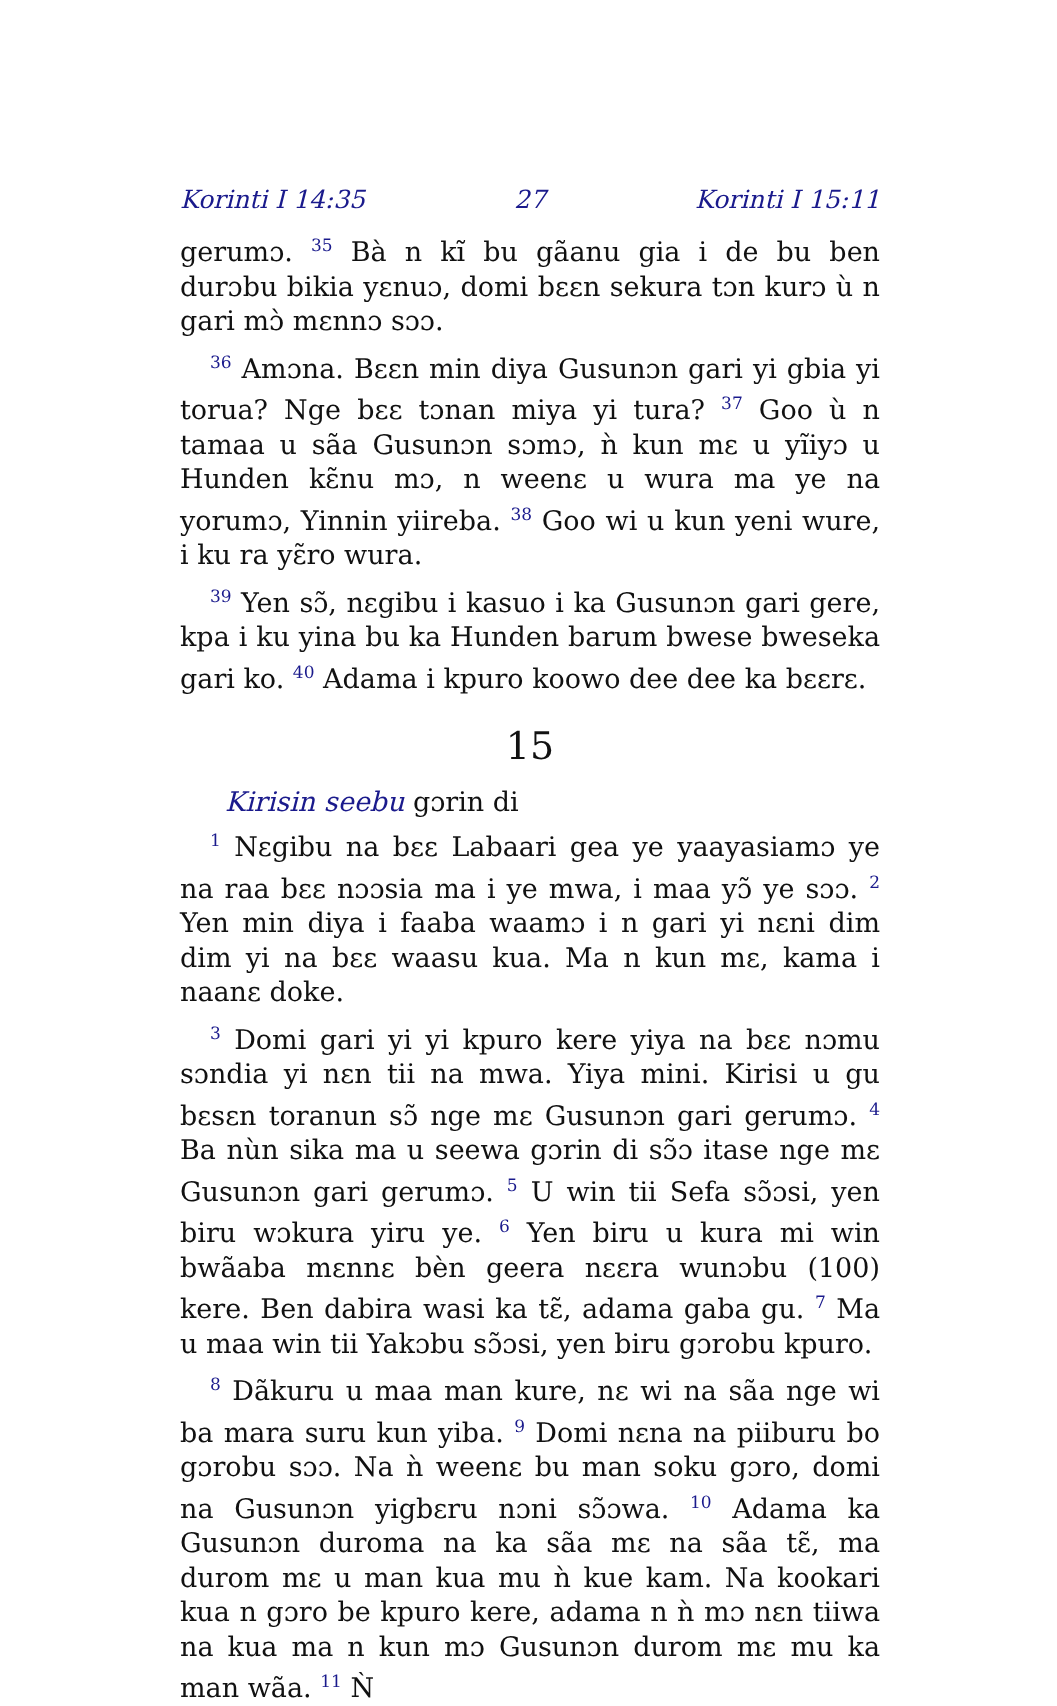Korinti I 14:35 27 Korinti I 15:11
gerumɔ. <sup>35</sup> Bà n kĩ bu gãanu gia i de bu ben durɔbu bikia yɛnuɔ, domi bɛɛn sekura tɔn kurɔ ù n gari mɔ̀ mɛnnɔ sɔɔ.
<sup>36</sup> Amɔna. Bɛɛn min diya Gusunɔn gari yi gbia yi torua? Nge bɛɛ tɔnan miya yi tura? <sup>37</sup> Goo ù n tamaa u sãa Gusunɔn sɔmɔ, ǹ kun mɛ u yĩiyɔ u Hunden kɛ̃nu mɔ, n weenɛ u wura ma ye na yorumɔ, Yinnin yiireba. <sup>38</sup> Goo wi u kun yeni wure, i ku ra yɛ̃ro wura.
<sup>39</sup> Yen sɔ̃, nɛgibu i kasuo i ka Gusunɔn gari gere, kpa i ku yina bu ka Hunden barum bwese bweseka gari ko. <sup>40</sup> Adama i kpuro koowo dee dee ka bɛɛrɛ.
15
Kirisin seebu gɔrin di
<sup>1</sup> Nɛgibu na bɛɛ Labaari gea ye yaayasiamɔ ye na raa bɛɛ nɔɔsia ma i ye mwa, i maa yɔ̃ ye sɔɔ. <sup>2</sup> Yen min diya i faaba waamɔ i n gari yi nɛni dim dim yi na bɛɛ waasu kua. Ma n kun mɛ, kama i naanɛ doke.
<sup>3</sup> Domi gari yi yi kpuro kere yiya na bɛɛ nɔmu sɔndia yi nɛn tii na mwa. Yiya mini. Kirisi u gu bɛsɛn toranun sɔ̃ nge mɛ Gusunɔn gari gerumɔ. <sup>4</sup> Ba nùn sika ma u seewa gɔrin di sɔ̃ɔ itase nge mɛ Gusunɔn gari gerumɔ. <sup>5</sup> U win tii Sefa sɔ̃ɔsi, yen biru wɔkura yiru ye. <sup>6</sup> Yen biru u kura mi win bwãaba mɛnnɛ bèn geera nɛɛra wunɔbu (100) kere. Ben dabira wasi ka tɛ̃, adama gaba gu. <sup>7</sup> Ma u maa win tii Yakɔbu sɔ̃ɔsi, yen biru gɔrobu kpuro.
<sup>8</sup> Dãkuru u maa man kure, nɛ wi na sãa nge wi ba mara suru kun yiba. <sup>9</sup> Domi nɛna na piiburu bo gɔrobu sɔɔ. Na ǹ weenɛ bu man soku gɔro, domi na Gusunɔn yigbɛru nɔni sɔ̃ɔwa. <sup>10</sup> Adama ka Gusunɔn duroma na ka sãa mɛ na sãa tɛ̃, ma durom mɛ u man kua mu ǹ kue kam. Na kookari kua n gɔro be kpuro kere, adama n ǹ mɔ nɛn tiiwa na kua ma n kun mɔ Gusunɔn durom mɛ mu ka man wãa. <sup>11</sup> Ǹ